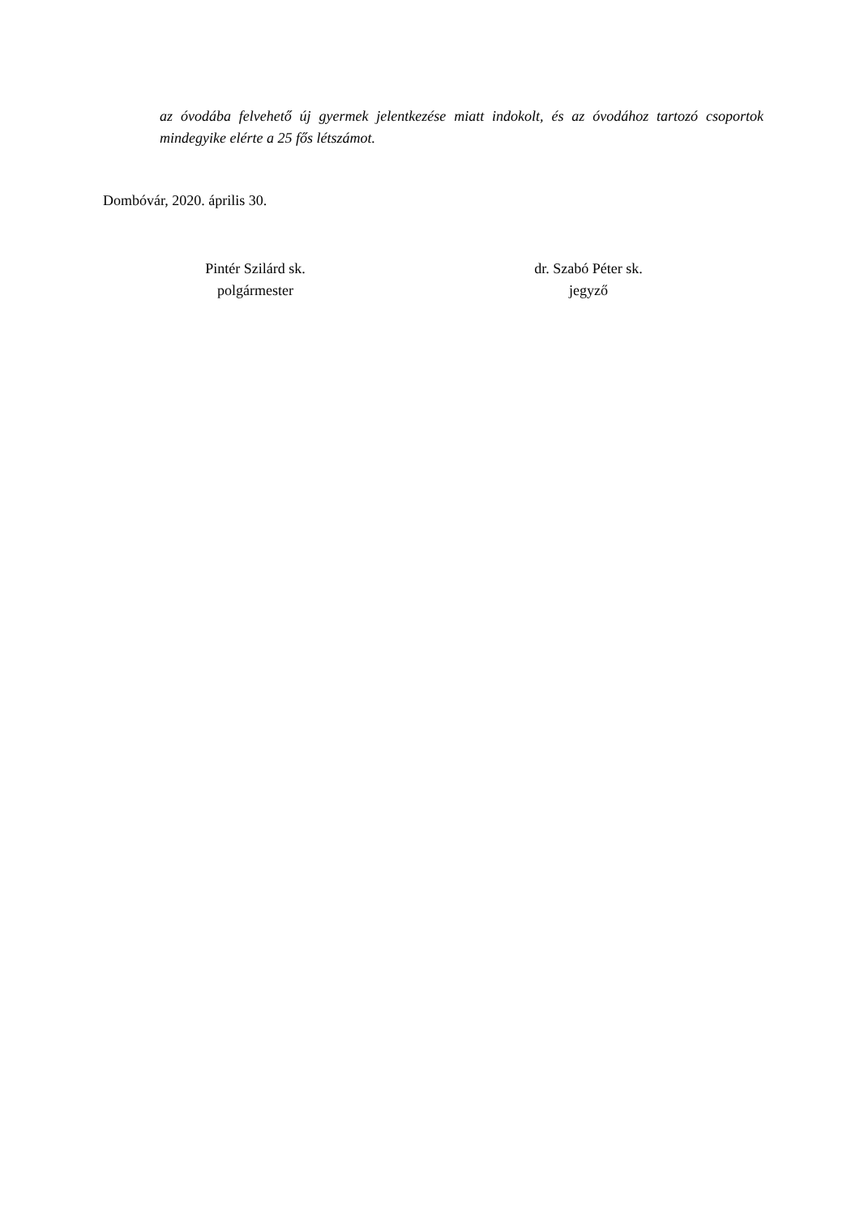az óvodába felvehető új gyermek jelentkezése miatt indokolt, és az óvodához tartozó csoportok mindegyike elérte a 25 fős létszámot.
Dombóvár, 2020. április 30.
Pintér Szilárd sk.
polgármester
dr. Szabó Péter sk.
jegyző